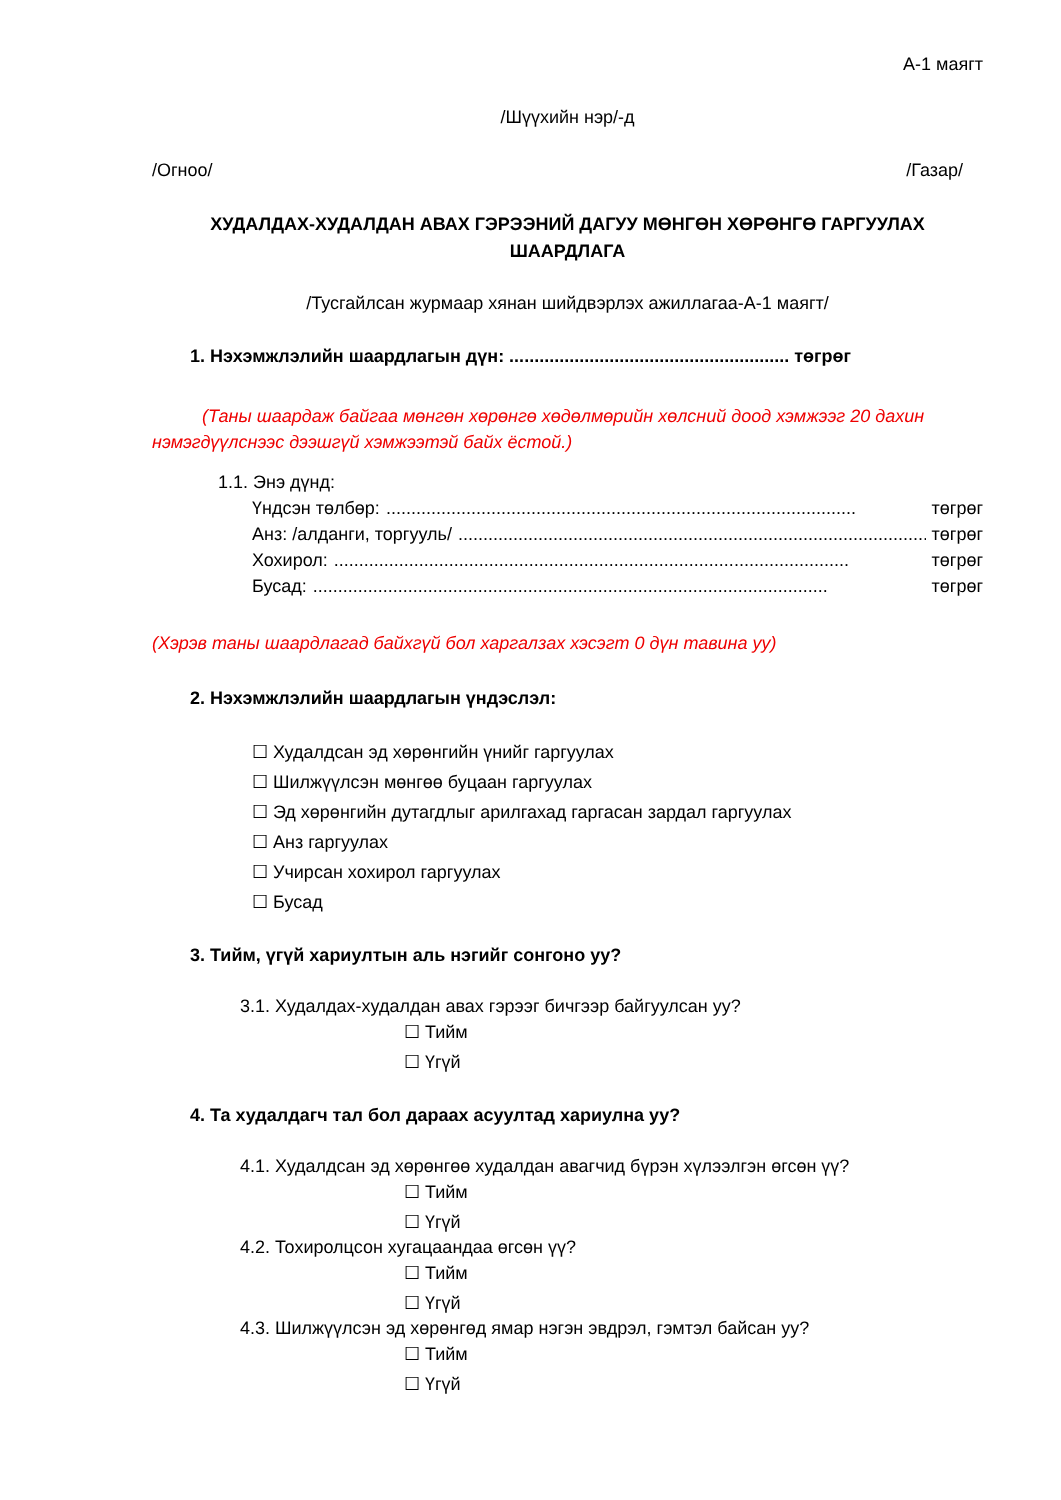А-1 маягт
/Шүүхийн нэр/-д
/Огноо/ /Газар/
ХУДАЛДАХ-ХУДАЛДАН АВАХ ГЭРЭЭНИЙ ДАГУУ МӨНГӨН ХӨРӨНГӨ ГАРГУУЛАХ ШААРДЛАГА
/Тусгайлсан журмаар хянан шийдвэрлэх ажиллагаа-А-1 маягт/
1. Нэхэмжлэлийн шаардлагын дүн: ........................................................ төгрөг
(Таны шаардаж байгаа мөнгөн хөрөнгө хөдөлмөрийн хөлсний доод хэмжээг 20 дахин нэмэгдүүлснээс дээшгүй хэмжээтэй байх ёстой.)
1.1. Энэ дүнд:
Үндсэн төлбөр:.............................................................................................. төгрөг
Анз: /алданги, торгууль/.............................................................................................. төгрөг
Хохирол:....................................................................................................... төгрөг
Бусад:....................................................................................................... төгрөг
(Хэрэв таны шаардлагад байхгүй бол харгалзах хэсэгт 0 дүн тавина уу)
2. Нэхэмжлэлийн шаардлагын үндэслэл:
☐ Худалдсан эд хөрөнгийн үнийг гаргуулах
☐ Шилжүүлсэн мөнгөө буцаан гаргуулах
☐ Эд хөрөнгийн дутагдлыг арилгахад гаргасан зардал гаргуулах
☐ Анз гаргуулах
☐ Учирсан хохирол гаргуулах
☐ Бусад
3. Тийм, үгүй хариултын аль нэгийг сонгоно уу?
3.1. Худалдах-худалдан авах гэрээг бичгээр байгуулсан уу?
☐ Тийм
☐ Үгүй
4. Та худалдагч тал бол дараах асуултад хариулна уу?
4.1. Худалдсан эд хөрөнгөө худалдан авагчид бүрэн хүлээлгэн өгсөн үү?
☐ Тийм
☐ Үгүй
4.2. Тохиролцсон хугацаандаа өгсөн үү?
☐ Тийм
☐ Үгүй
4.3. Шилжүүлсэн эд хөрөнгөд ямар нэгэн эвдрэл, гэмтэл байсан уу?
☐ Тийм
☐ Үгүй